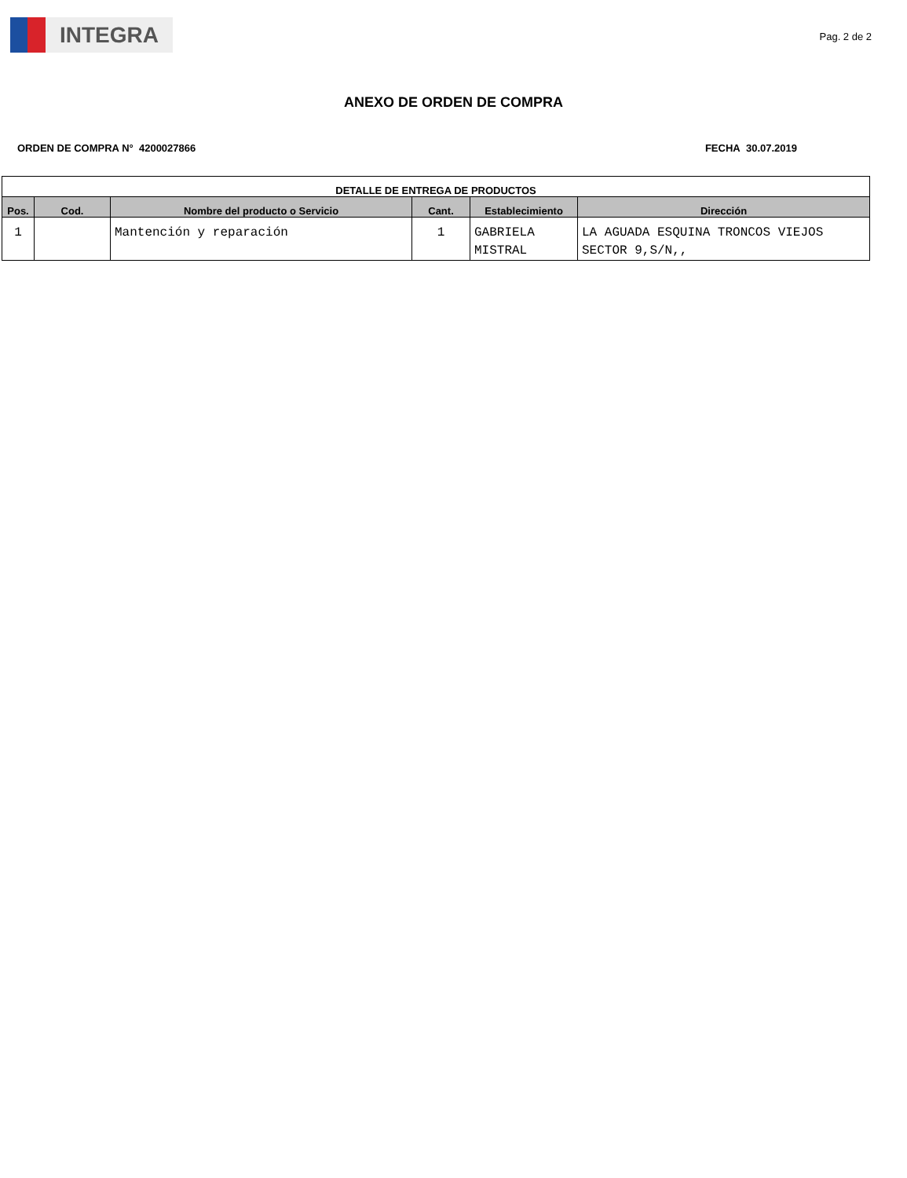INTEGRA
Pag. 2 de 2
ANEXO DE ORDEN DE COMPRA
ORDEN DE COMPRA N° 4200027866 FECHA 30.07.2019
| DETALLE DE ENTREGA DE PRODUCTOS | | | | | |
| --- | --- | --- | --- | --- | --- |
| Pos. | Cod. | Nombre del producto o Servicio | Cant. | Establecimiento | Dirección |
| 1 | | Mantención y reparación | 1 | GABRIELA MISTRAL | LA AGUADA ESQUINA TRONCOS VIEJOS SECTOR 9,S/N,, |